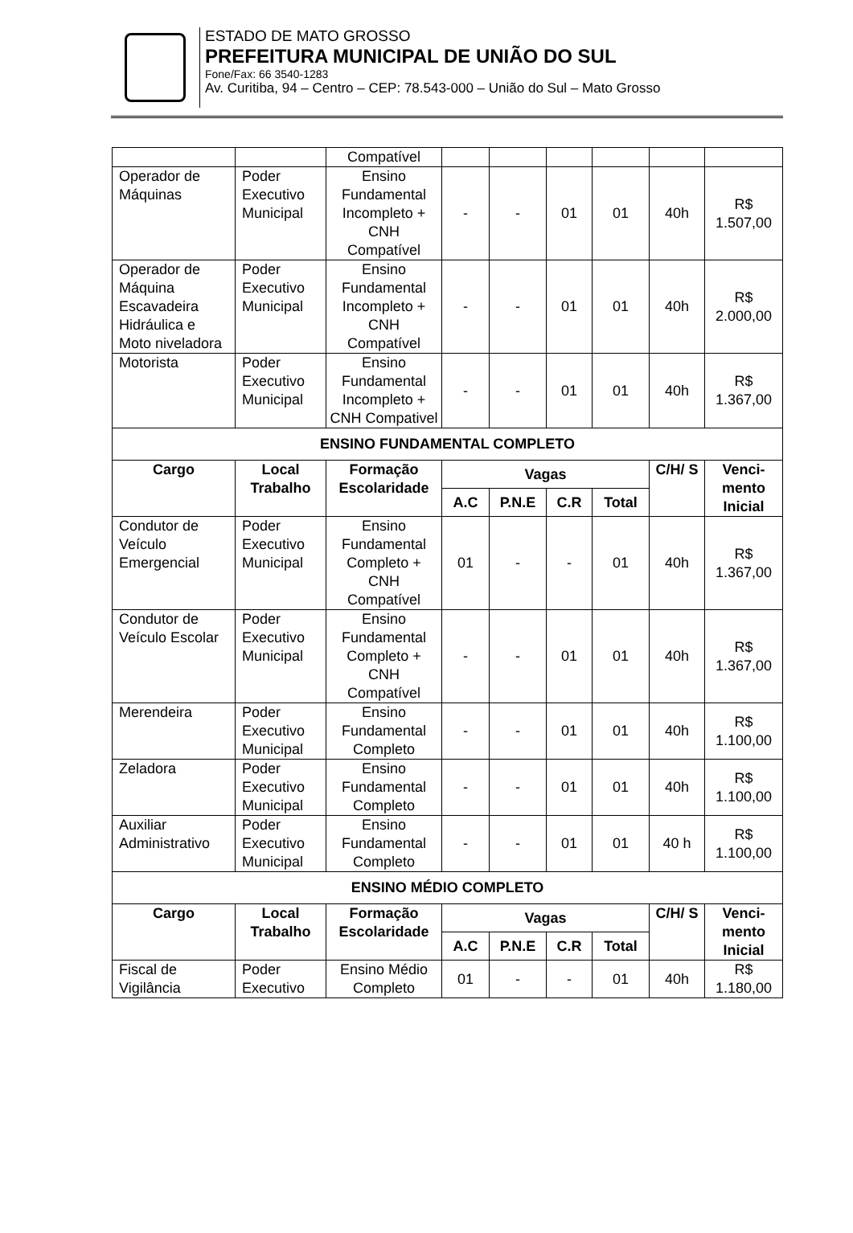ESTADO DE MATO GROSSO
PREFEITURA MUNICIPAL DE UNIÃO DO SUL
Fone/Fax: 66 3540-1283
Av. Curitiba, 94 – Centro – CEP: 78.543-000 – União do Sul – Mato Grosso
| | | Compatível | | | | | | |
| Operador de Máquinas | Poder Executivo Municipal | Ensino Fundamental Incompleto + CNH Compatível | - | - | 01 | 01 | 40h | R$ 1.507,00 |
| Operador de Máquina Escavadeira Hidráulica e Moto niveladora | Poder Executivo Municipal | Ensino Fundamental Incompleto + CNH Compatível | - | - | 01 | 01 | 40h | R$ 2.000,00 |
| Motorista | Poder Executivo Municipal | Ensino Fundamental Incompleto + CNH Compativel | - | - | 01 | 01 | 40h | R$ 1.367,00 |
| ENSINO FUNDAMENTAL COMPLETO | | | | | | | | |
| Cargo | Local Trabalho | Formação Escolaridade | Vagas | | | | C/H/ S | Venci- mento Inicial |
| | | | A.C | P.N.E | C.R | Total | | |
| Condutor de Veículo Emergencial | Poder Executivo Municipal | Ensino Fundamental Completo + CNH Compatível | 01 | - | - | 01 | 40h | R$ 1.367,00 |
| Condutor de Veículo Escolar | Poder Executivo Municipal | Ensino Fundamental Completo + CNH Compatível | - | - | 01 | 01 | 40h | R$ 1.367,00 |
| Merendeira | Poder Executivo Municipal | Ensino Fundamental Completo | - | - | 01 | 01 | 40h | R$ 1.100,00 |
| Zeladora | Poder Executivo Municipal | Ensino Fundamental Completo | - | - | 01 | 01 | 40h | R$ 1.100,00 |
| Auxiliar Administrativo | Poder Executivo Municipal | Ensino Fundamental Completo | - | - | 01 | 01 | 40 h | R$ 1.100,00 |
| ENSINO MÉDIO COMPLETO | | | | | | | | |
| Cargo | Local Trabalho | Formação Escolaridade | Vagas | | | | C/H/ S | Venci- mento Inicial |
| | | | A.C | P.N.E | C.R | Total | | |
| Fiscal de Vigilância | Poder Executivo | Ensino Médio Completo | 01 | - | - | 01 | 40h | R$ 1.180,00 |